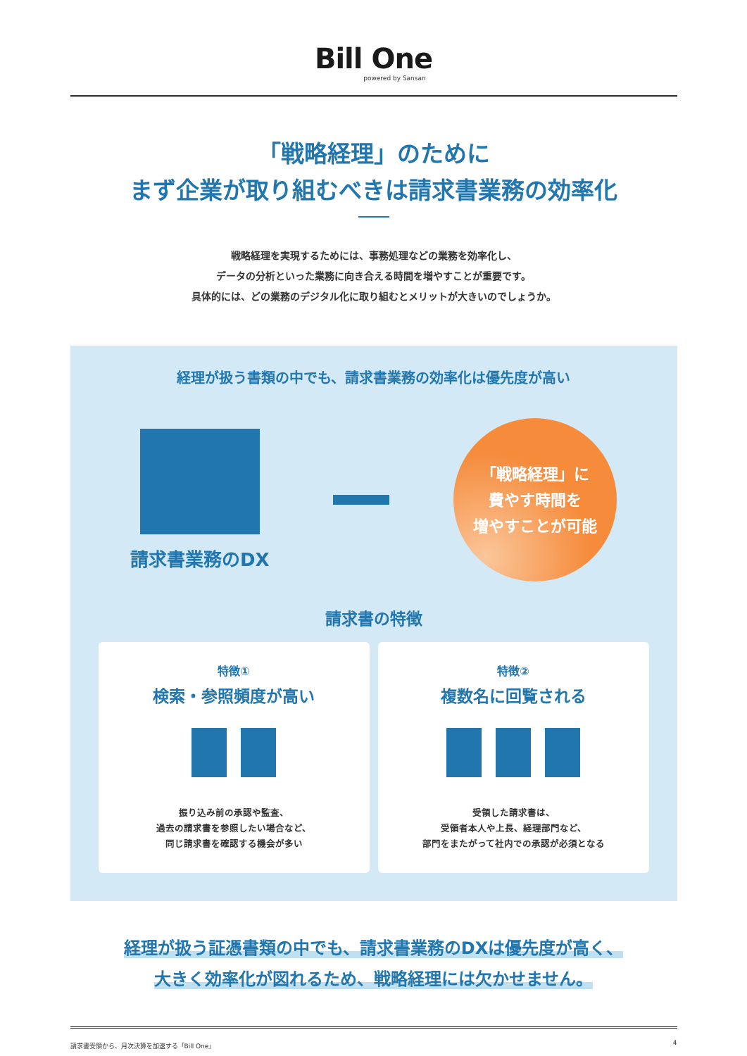Bill One
powered by Sansan
「戦略経理」のために
まず企業が取り組むべきは請求書業務の効率化
戦略経理を実現するためには、事務処理などの業務を効率化し、
データの分析といった業務に向き合える時間を増やすことが重要です。
具体的には、どの業務のデジタル化に取り組むとメリットが大きいのでしょうか。
経理が扱う書類の中でも、請求書業務の効率化は優先度が高い
請求書業務のDX
「戦略経理」に
費やす時間を
増やすことが可能
請求書の特徴
特徴①
検索・参照頻度が高い
振り込み前の承認や監査、
過去の請求書を参照したい場合など、
同じ請求書を確認する機会が多い
特徴②
複数名に回覧される
受領した請求書は、
受領者本人や上長、経理部門など、
部門をまたがって社内での承認が必須となる
経理が扱う証憑書類の中でも、請求書業務のDXは優先度が高く、
大きく効率化が図れるため、戦略経理には欠かせません。
請求書受領から、月次決算を加速する「Bill One」 4